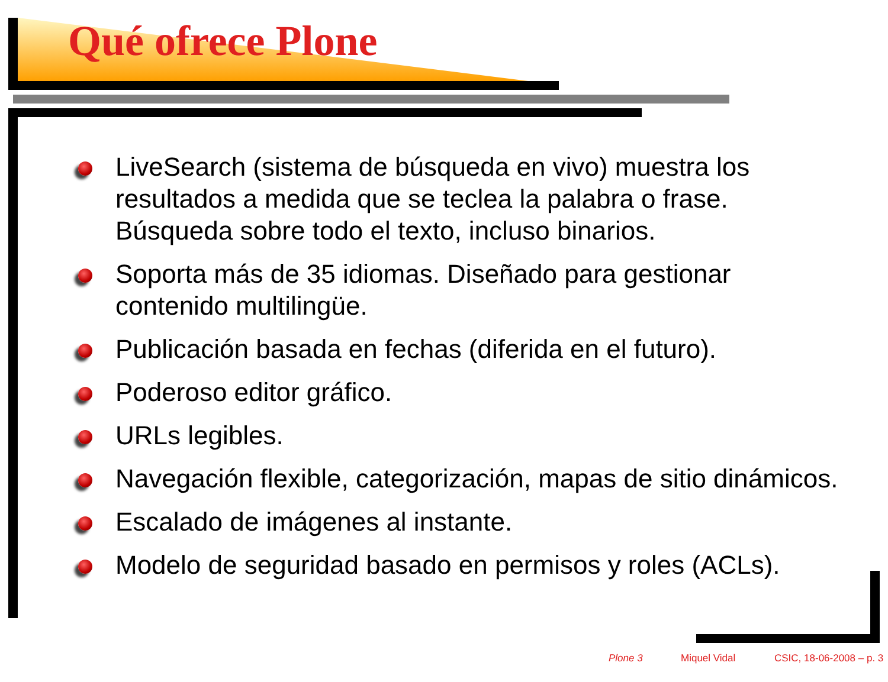Qué ofrece Plone
LiveSearch (sistema de búsqueda en vivo) muestra los resultados a medida que se teclea la palabra o frase. Búsqueda sobre todo el texto, incluso binarios.
Soporta más de 35 idiomas. Diseñado para gestionar contenido multilingüe.
Publicación basada en fechas (diferida en el futuro).
Poderoso editor gráfico.
URLs legibles.
Navegación flexible, categorización, mapas de sitio dinámicos.
Escalado de imágenes al instante.
Modelo de seguridad basado en permisos y roles (ACLs).
Plone 3 Miquel Vidal CSIC, 18-06-2008 – p. 3